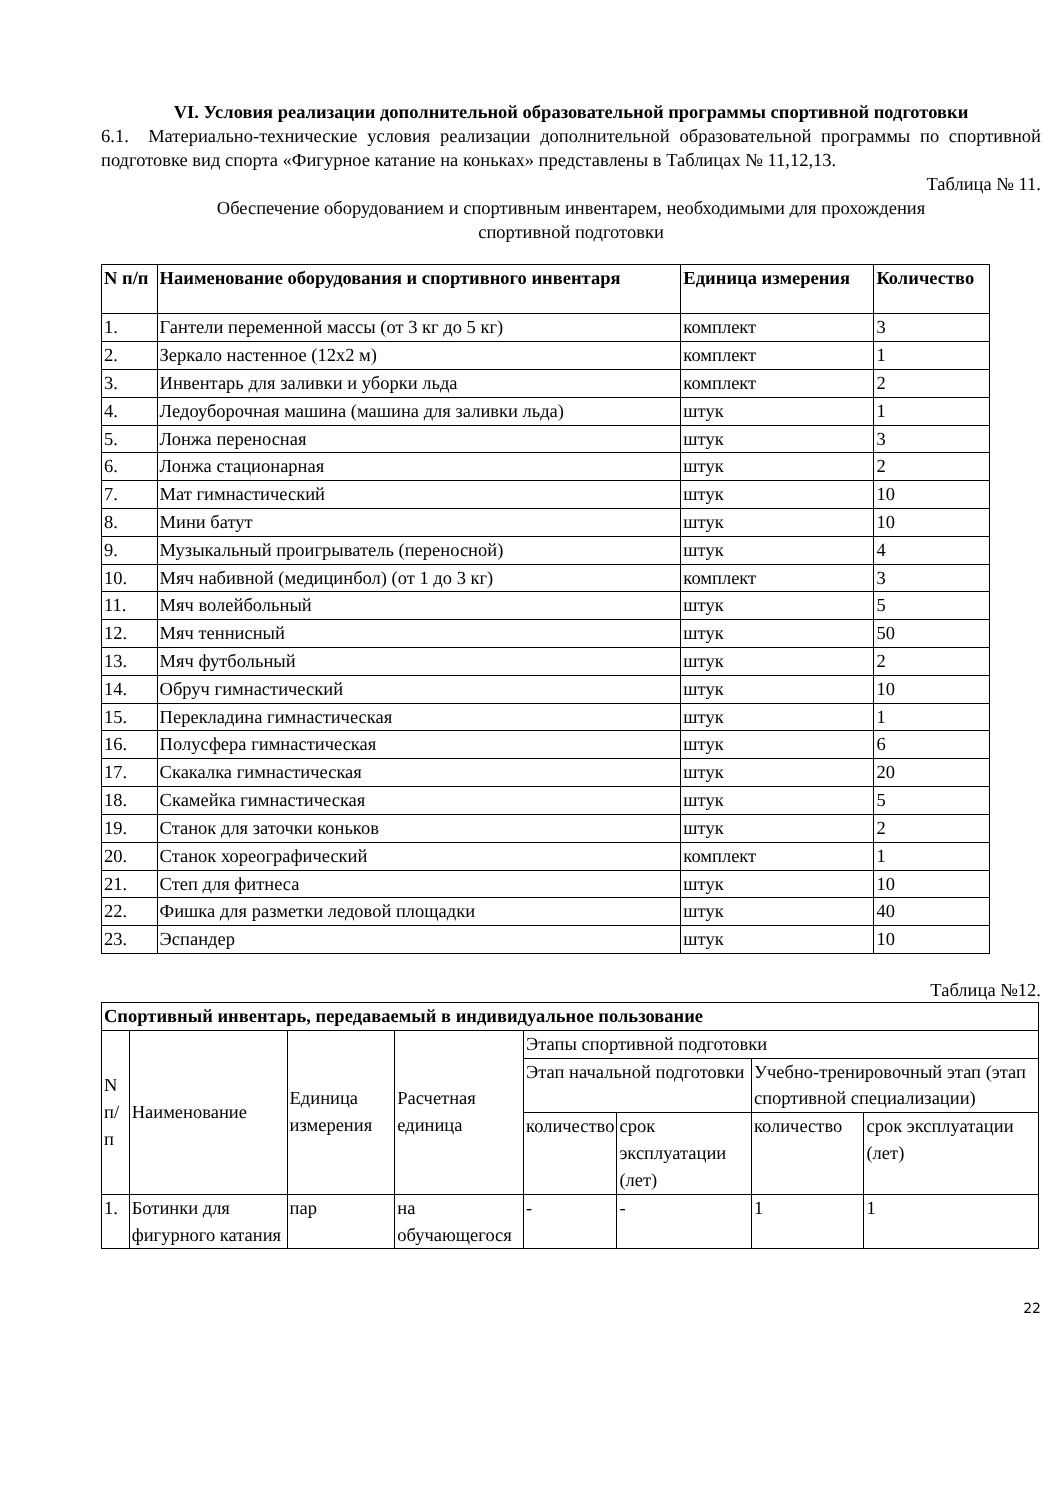VI. Условия реализации дополнительной образовательной программы спортивной подготовки
6.1. Материально-технические условия реализации дополнительной образовательной программы по спортивной подготовке вид спорта «Фигурное катание на коньках» представлены в Таблицах № 11,12,13.
Таблица № 11.
Обеспечение оборудованием и спортивным инвентарем, необходимыми для прохождения
спортивной подготовки
| N п/п | Наименование оборудования и спортивного инвентаря | Единица измерения | Количество |
| --- | --- | --- | --- |
| 1. | Гантели переменной массы (от 3 кг до 5 кг) | комплект | 3 |
| 2. | Зеркало настенное (12x2 м) | комплект | 1 |
| 3. | Инвентарь для заливки и уборки льда | комплект | 2 |
| 4. | Ледоуборочная машина (машина для заливки льда) | штук | 1 |
| 5. | Лонжа переносная | штук | 3 |
| 6. | Лонжа стационарная | штук | 2 |
| 7. | Мат гимнастический | штук | 10 |
| 8. | Мини батут | штук | 10 |
| 9. | Музыкальный проигрыватель (переносной) | штук | 4 |
| 10. | Мяч набивной (медицинбол) (от 1 до 3 кг) | комплект | 3 |
| 11. | Мяч волейбольный | штук | 5 |
| 12. | Мяч теннисный | штук | 50 |
| 13. | Мяч футбольный | штук | 2 |
| 14. | Обруч гимнастический | штук | 10 |
| 15. | Перекладина гимнастическая | штук | 1 |
| 16. | Полусфера гимнастическая | штук | 6 |
| 17. | Скакалка гимнастическая | штук | 20 |
| 18. | Скамейка гимнастическая | штук | 5 |
| 19. | Станок для заточки коньков | штук | 2 |
| 20. | Станок хореографический | комплект | 1 |
| 21. | Степ для фитнеса | штук | 10 |
| 22. | Фишка для разметки ледовой площадки | штук | 40 |
| 23. | Эспандер | штук | 10 |
Таблица №12.
| Спортивный инвентарь, передаваемый в индивидуальное пользование | | | | | | | |
| --- | --- | --- | --- | --- | --- | --- | --- |
| N п/п | Наименование | Единица измерения | Расчетная единица | Этапы спортивной подготовки | | | |
| | | | | Этап начальной подготовки | | Учебно-тренировочный этап (этап спортивной специализации) | |
| | | | | количество | срок эксплуатации (лет) | количество | срок эксплуатации (лет) |
| 1. | Ботинки для фигурного катания | пар | на обучающегося | - | - | 1 | 1 |
22